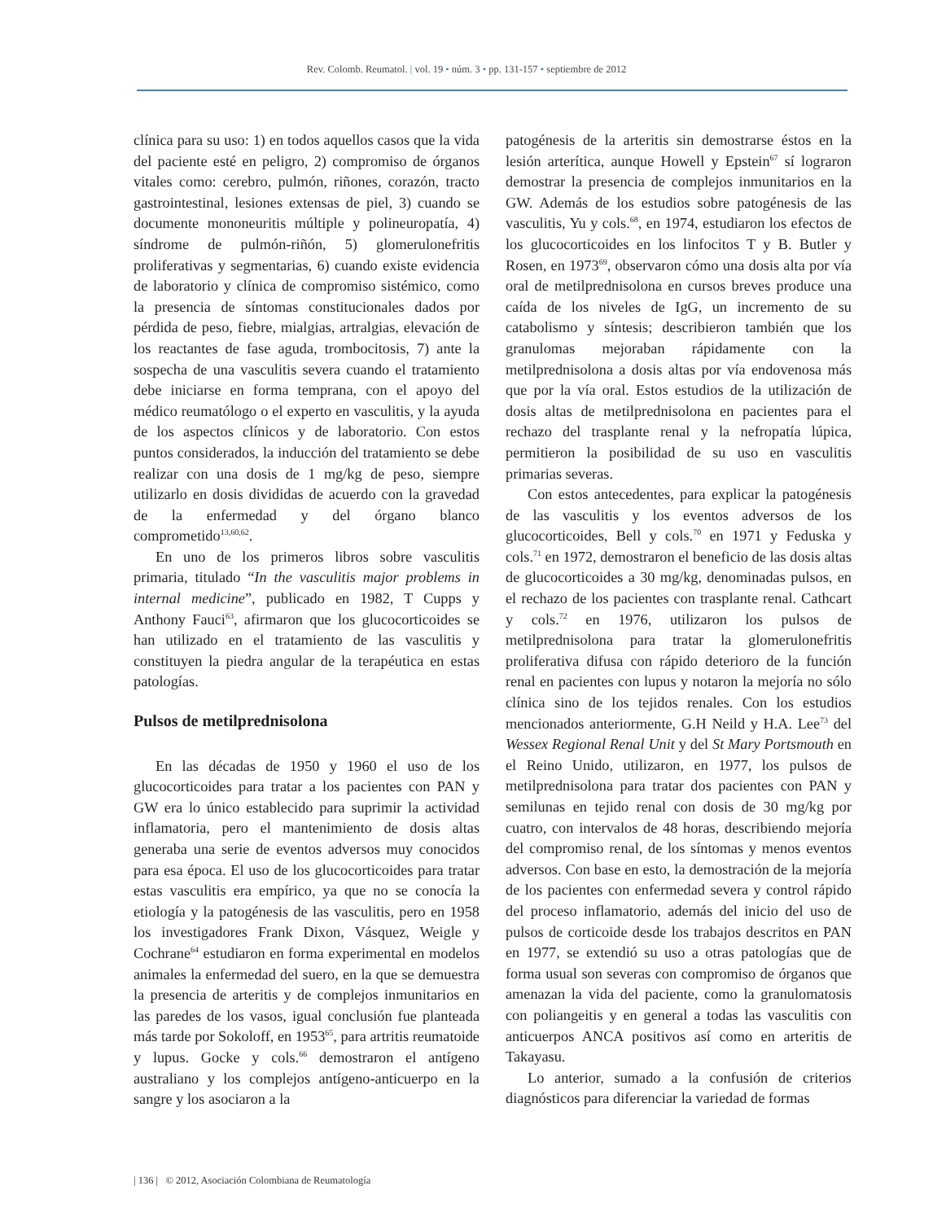Rev. Colomb. Reumatol. | vol. 19 • núm. 3 • pp. 131-157 • septiembre de 2012
clínica para su uso: 1) en todos aquellos casos que la vida del paciente esté en peligro, 2) compromiso de órganos vitales como: cerebro, pulmón, riñones, corazón, tracto gastrointestinal, lesiones extensas de piel, 3) cuando se documente mononeuritis múltiple y polineuropatía, 4) síndrome de pulmón-riñón, 5) glomerulonefritis proliferativas y segmentarias, 6) cuando existe evidencia de laboratorio y clínica de compromiso sistémico, como la presencia de síntomas constitucionales dados por pérdida de peso, fiebre, mialgias, artralgias, elevación de los reactantes de fase aguda, trombocitosis, 7) ante la sospecha de una vasculitis severa cuando el tratamiento debe iniciarse en forma temprana, con el apoyo del médico reumatólogo o el experto en vasculitis, y la ayuda de los aspectos clínicos y de laboratorio. Con estos puntos considerados, la inducción del tratamiento se debe realizar con una dosis de 1 mg/kg de peso, siempre utilizarlo en dosis divididas de acuerdo con la gravedad de la enfermedad y del órgano blanco comprometido<sup>13,60,62</sup>.
En uno de los primeros libros sobre vasculitis primaria, titulado “In the vasculitis major problems in internal medicine”, publicado en 1982, T Cupps y Anthony Fauci<sup>63</sup>, afirmaron que los glucocorticoides se han utilizado en el tratamiento de las vasculitis y constituyen la piedra angular de la terapéutica en estas patologías.
Pulsos de metilprednisolona
En las décadas de 1950 y 1960 el uso de los glucocorticoides para tratar a los pacientes con PAN y GW era lo único establecido para suprimir la actividad inflamatoria, pero el mantenimiento de dosis altas generaba una serie de eventos adversos muy conocidos para esa época. El uso de los glucocorticoides para tratar estas vasculitis era empírico, ya que no se conocía la etiología y la patogénesis de las vasculitis, pero en 1958 los investigadores Frank Dixon, Vásquez, Weigle y Cochrane<sup>64</sup> estudiaron en forma experimental en modelos animales la enfermedad del suero, en la que se demuestra la presencia de arteritis y de complejos inmunitarios en las paredes de los vasos, igual conclusión fue planteada más tarde por Sokoloff, en 1953<sup>65</sup>, para artritis reumatoide y lupus. Gocke y cols.<sup>66</sup> demostraron el antígeno australiano y los complejos antígeno-anticuerpo en la sangre y los asociaron a la
patogénesis de la arteritis sin demostrarse éstos en la lesión arterítica, aunque Howell y Epstein<sup>67</sup> sí lograron demostrar la presencia de complejos inmunitarios en la GW. Además de los estudios sobre patogénesis de las vasculitis, Yu y cols.<sup>68</sup>, en 1974, estudiaron los efectos de los glucocorticoides en los linfocitos T y B. Butler y Rosen, en 1973<sup>69</sup>, observaron cómo una dosis alta por vía oral de metilprednisolona en cursos breves produce una caída de los niveles de IgG, un incremento de su catabolismo y síntesis; describieron también que los granulomas mejoraban rápidamente con la metilprednisolona a dosis altas por vía endovenosa más que por la vía oral. Estos estudios de la utilización de dosis altas de metilprednisolona en pacientes para el rechazo del trasplante renal y la nefropatía lúpica, permitieron la posibilidad de su uso en vasculitis primarias severas.
Con estos antecedentes, para explicar la patogénesis de las vasculitis y los eventos adversos de los glucocorticoides, Bell y cols.<sup>70</sup> en 1971 y Feduska y cols.<sup>71</sup> en 1972, demostraron el beneficio de las dosis altas de glucocorticoides a 30 mg/kg, denominadas pulsos, en el rechazo de los pacientes con trasplante renal. Cathcart y cols.<sup>72</sup> en 1976, utilizaron los pulsos de metilprednisolona para tratar la glomerulonefritis proliferativa difusa con rápido deterioro de la función renal en pacientes con lupus y notaron la mejoría no sólo clínica sino de los tejidos renales. Con los estudios mencionados anteriormente, G.H Neild y H.A. Lee<sup>73</sup> del Wessex Regional Renal Unit y del St Mary Portsmouth en el Reino Unido, utilizaron, en 1977, los pulsos de metilprednisolona para tratar dos pacientes con PAN y semilunas en tejido renal con dosis de 30 mg/kg por cuatro, con intervalos de 48 horas, describiendo mejoría del compromiso renal, de los síntomas y menos eventos adversos. Con base en esto, la demostración de la mejoría de los pacientes con enfermedad severa y control rápido del proceso inflamatorio, además del inicio del uso de pulsos de corticoide desde los trabajos descritos en PAN en 1977, se extendió su uso a otras patologías que de forma usual son severas con compromiso de órganos que amenazan la vida del paciente, como la granulomatosis con poliangeitis y en general a todas las vasculitis con anticuerpos ANCA positivos así como en arteritis de Takayasu.
Lo anterior, sumado a la confusión de criterios diagnósticos para diferenciar la variedad de formas
| 136 | © 2012, Asociación Colombiana de Reumatología